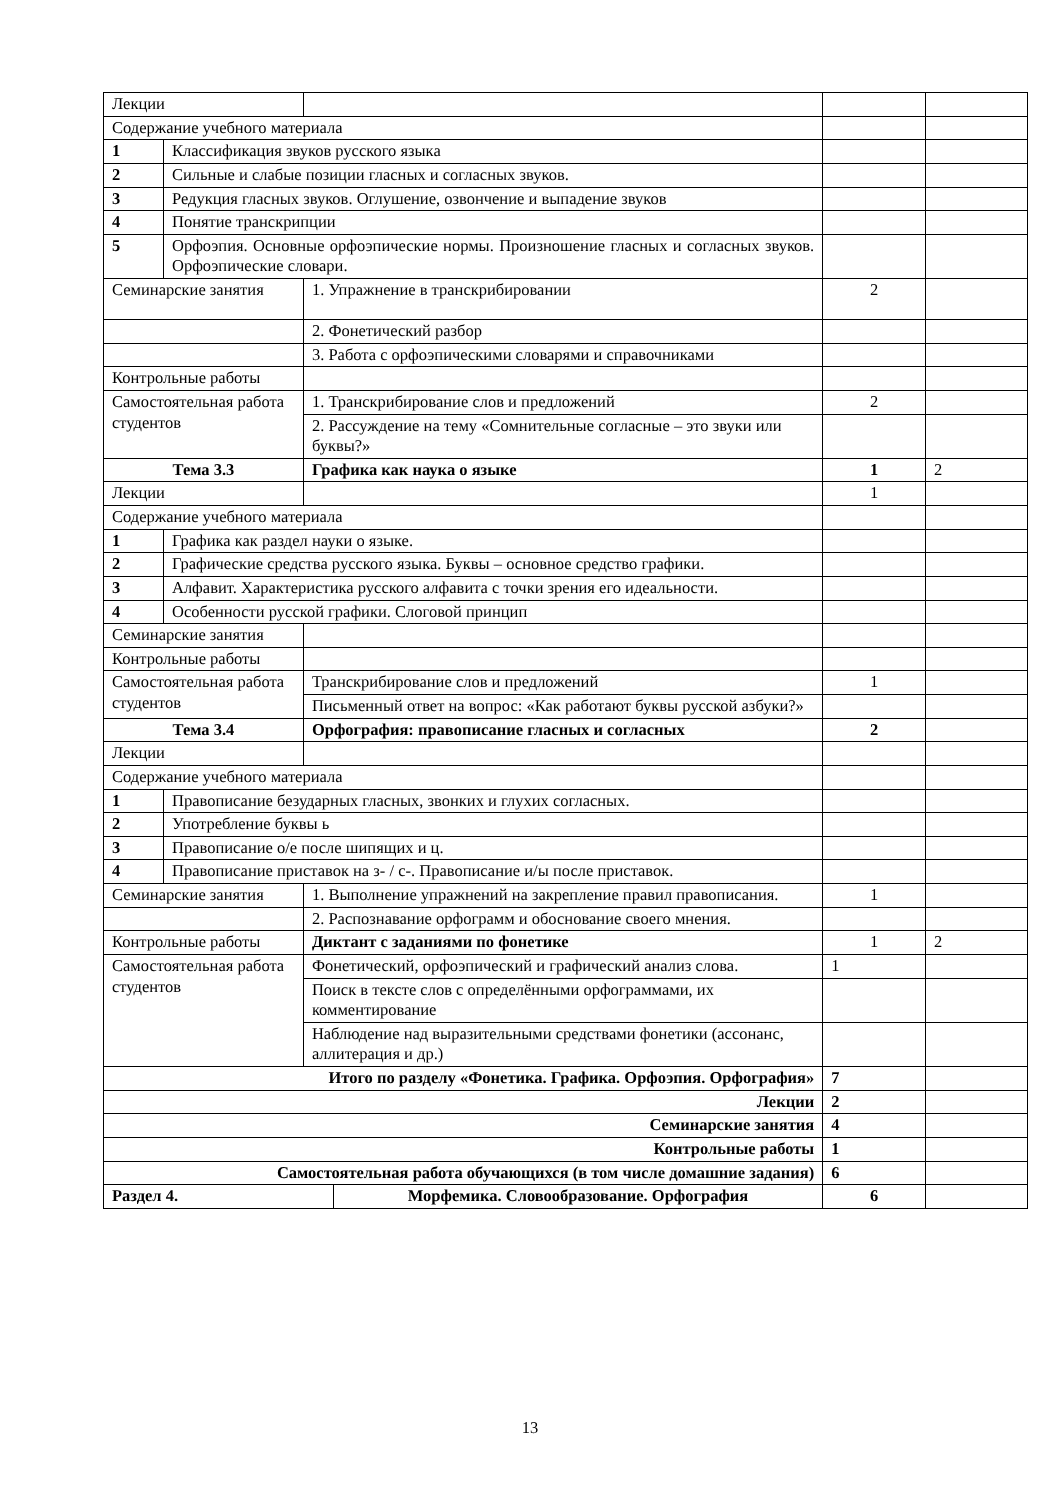| Лекции | | | | | |
| Содержание учебного материала | | | | | |
| 1 | Классификация звуков русского языка | | | | |
| 2 | Сильные и слабые позиции гласных и согласных звуков. | | | | |
| 3 | Редукция гласных звуков. Оглушение, озвончение и выпадение звуков | | | | |
| 4 | Понятие транскрипции | | | | |
| 5 | Орфоэпия. Основные орфоэпические нормы. Произношение гласных и согласных звуков. Орфоэпические словари. | | | | |
| Семинарские занятия | | 1. Упражнение в транскрибировании | | 2 | |
| | | 2. Фонетический разбор | | | |
| | | 3. Работа с орфоэпическими словарями и справочниками | | | |
| Контрольные работы | | | | | |
| Самостоятельная работа студентов | | 1. Транскрибирование слов и предложений | | 2 | |
| | | 2. Рассуждение на тему «Сомнительные согласные – это звуки или буквы?» | | | |
| Тема 3.3 | | Графика как наука о языке | | 1 | 2 |
| Лекции | | | | 1 | |
| Содержание учебного материала | | | | | |
| 1 | Графика как раздел науки о языке. | | | | |
| 2 | Графические средства русского языка. Буквы – основное средство графики. | | | | |
| 3 | Алфавит. Характеристика русского алфавита с точки зрения его идеальности. | | | | |
| 4 | Особенности русской графики. Слоговой принцип | | | | |
| Семинарские занятия | | | | | |
| Контрольные работы | | | | | |
| Самостоятельная работа студентов | | Транскрибирование слов и предложений | | 1 | |
| | | Письменный ответ на вопрос: «Как работают буквы русской азбуки?» | | | |
| Тема 3.4 | | Орфография: правописание гласных и согласных | | 2 | |
| Лекции | | | | | |
| Содержание учебного материала | | | | | |
| 1 | Правописание безударных гласных, звонких и глухих согласных. | | | | |
| 2 | Употребление буквы ь | | | | |
| 3 | Правописание о/е после шипящих и ц. | | | | |
| 4 | Правописание приставок на з- / с-. Правописание и/ы после приставок. | | | | |
| Семинарские занятия | | 1. Выполнение упражнений на закрепление правил правописания. | | 1 | |
| | | 2. Распознавание орфограмм и обоснование своего мнения. | | | |
| Контрольные работы | | Диктант с заданиями по фонетике | | 1 | 2 |
| Самостоятельная работа студентов | | Фонетический, орфоэпический и графический анализ слова. | | 1 | |
| | | Поиск в тексте слов с определёнными орфограммами, их комментирование | | | |
| | | Наблюдение над выразительными средствами фонетики (ассонанс, аллитерация и др.) | | | |
| Итого по разделу «Фонетика. Графика. Орфоэпия. Орфография» | | | | 7 | |
| Лекции | | | | 2 | |
| Семинарские занятия | | | | 4 | |
| Контрольные работы | | | | 1 | |
| Самостоятельная работа обучающихся (в том числе домашние задания) | | | | 6 | |
| Раздел 4. | | | Морфемика. Словообразование. Орфография | 6 | |
13